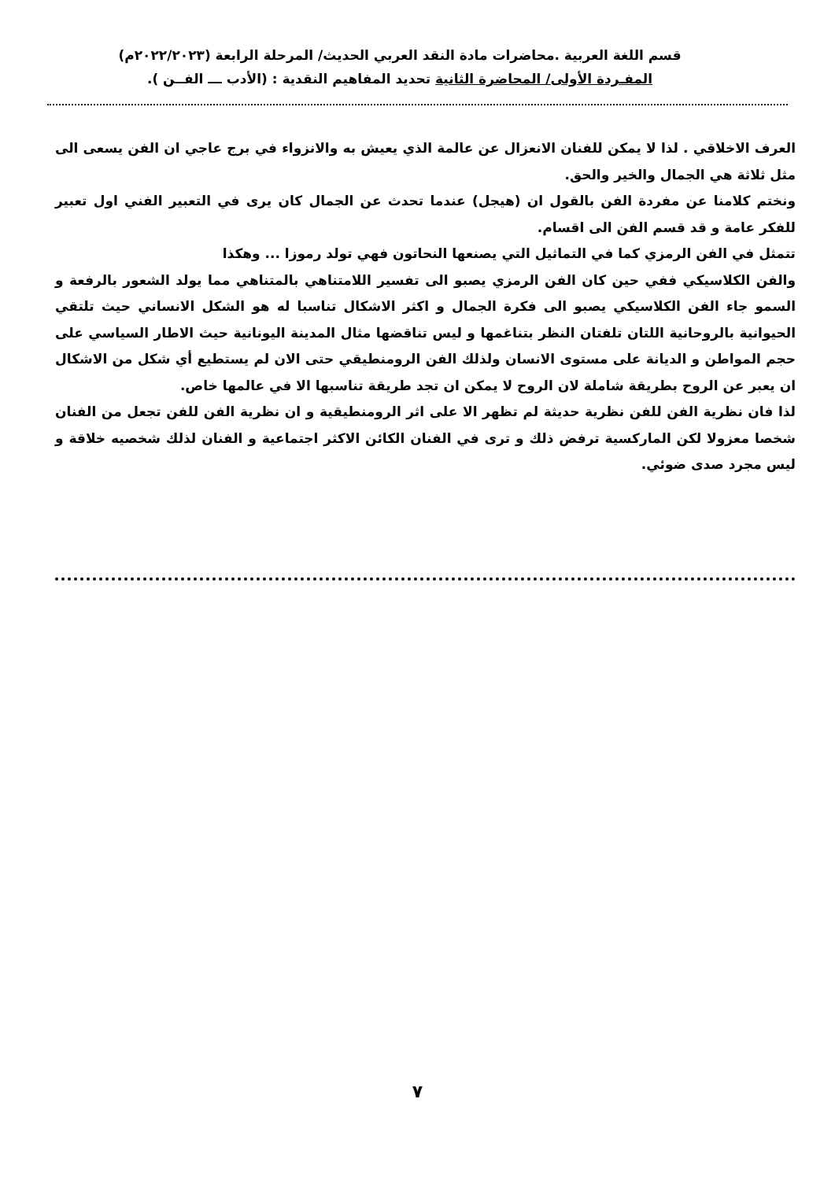قسم اللغة العربية .محاضرات مادة النقد العربي الحديث/ المرحلة الرابعة (٢٠٢٢/٢٠٢٣م)
المفـردة الأولى/ المحاضرة الثانية تحديد المفاهيم النقدية : (الأدب ـــ الفــن ).
العرف الاخلاقي . لذا لا يمكن للفنان الانعزال عن عالمة الذي يعيش به والانزواء في برج عاجي ان الفن يسعى الى مثل ثلاثة هي الجمال والخير والحق.
ونختم كلامنا عن مفردة الفن بالقول ان (هيجل) عندما تحدث عن الجمال كان يرى في التعبير الفني اول تعبير للفكر عامة و قد قسم الفن الى اقسام.
تتمثل في الفن الرمزي كما في التماثيل التي يصنعها النحاتون فهي تولد رموزا ... وهكذا
والفن الكلاسيكي ففي حين كان الفن الرمزي يصبو الى تفسير اللامتناهي بالمتناهي مما يولد الشعور بالرفعة و السمو جاء الفن الكلاسيكي يصبو الى فكرة الجمال و اكثر الاشكال تناسبا له هو الشكل الانساني حيث تلتقي الحيوانية بالروحانية اللتان تلفتان النظر بتناغمها و ليس تناقضها مثال المدينة اليونانية حيث الاطار السياسي على حجم المواطن و الديانة على مستوى الانسان ولذلك الفن الرومنطيقي حتى الان لم يستطيع أي شكل من الاشكال ان يعبر عن الروح بطريقة شاملة لان الروح لا يمكن ان تجد طريقة تناسبها الا في عالمها خاص.
لذا فان نظرية الفن للفن نظرية حديثة لم تظهر الا على اثر الرومنطيقية و ان نظرية الفن للفن تجعل من الفنان شخصا معزولا لكن الماركسية ترفض ذلك و ترى في الفنان الكائن الاكثر اجتماعية و الفنان لذلك شخصيه خلاقة و ليس مجرد صدى ضوئي.
٧